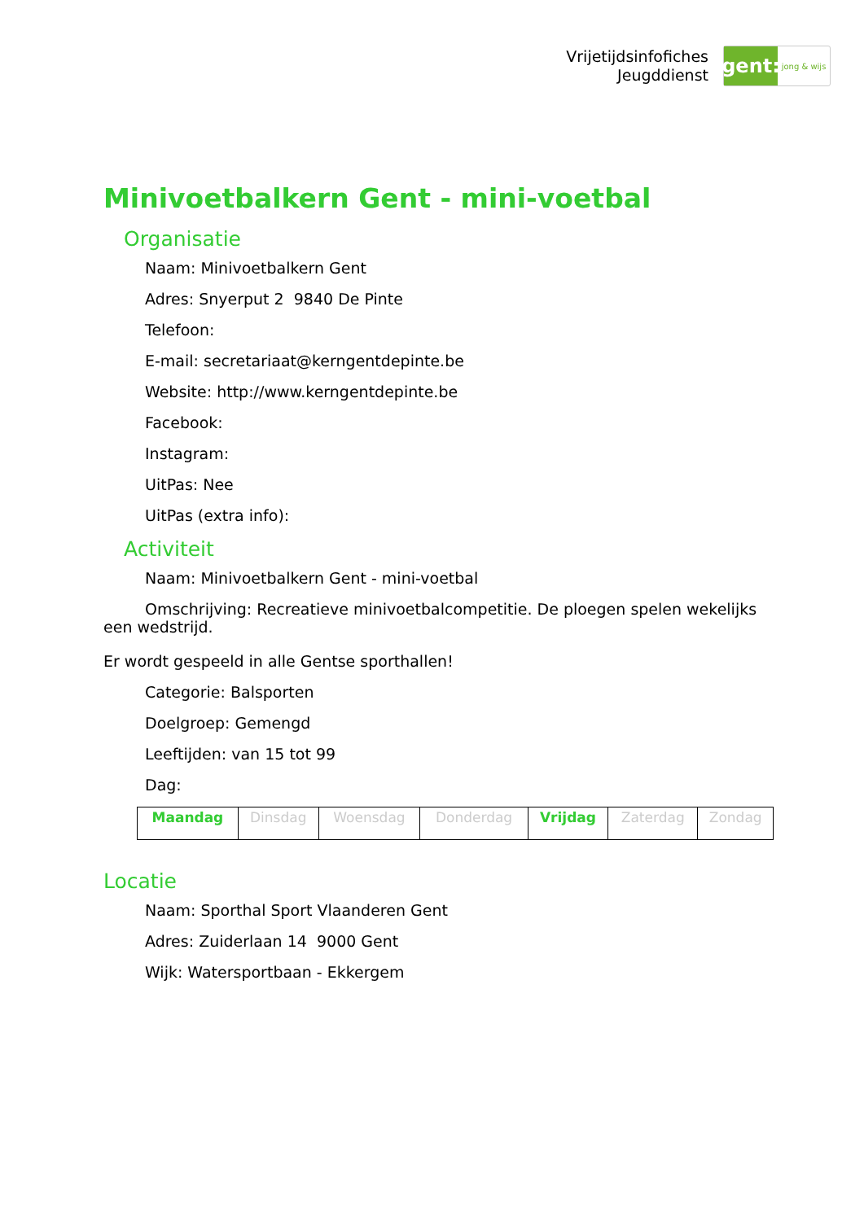Vrijetijdsinfofiches
Jeugddienst
gent:
jong & wijs
Minivoetbalkern Gent - mini-voetbal
Organisatie
Naam: Minivoetbalkern Gent
Adres: Snyerput 2 9840 De Pinte
Telefoon:
E-mail: secretariaat@kerngentdepinte.be
Website: http://www.kerngentdepinte.be
Facebook:
Instagram:
UitPas: Nee
UitPas (extra info):
Activiteit
Naam: Minivoetbalkern Gent - mini-voetbal
Omschrijving: Recreatieve minivoetbalcompetitie. De ploegen spelen wekelijks een wedstrijd.
Er wordt gespeeld in alle Gentse sporthallen!
Categorie: Balsporten
Doelgroep: Gemengd
Leeftijden: van 15 tot 99
Dag:
| Maandag | Dinsdag | Woensdag | Donderdag | Vrijdag | Zaterdag | Zondag |
Locatie
Naam: Sporthal Sport Vlaanderen Gent
Adres: Zuiderlaan 14 9000 Gent
Wijk: Watersportbaan - Ekkergem